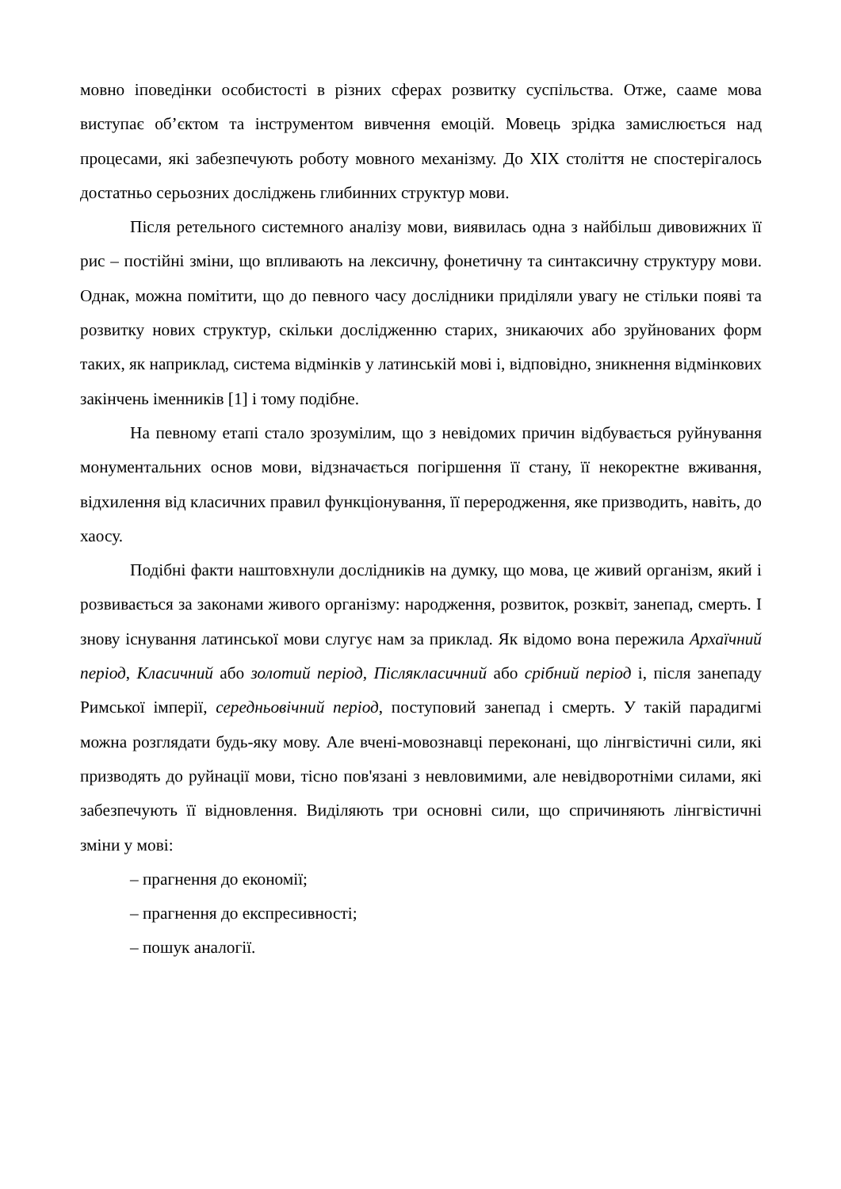мовно іповедінки особистості в різних сферах розвитку суспільства. Отже, сааме мова виступає об’єктом та інструментом вивчення емоцій. Мовець зрідка замислюється над процесами, які забезпечують роботу мовного механізму. До XIX століття не спостерігалось достатньо серьозних досліджень глибинних структур мови.
Після ретельного системного аналізу мови, виявилась одна з найбільш дивовижних її рис – постійні зміни, що впливають на лексичну, фонетичну та синтаксичну структуру мови. Однак, можна помітити, що до певного часу дослідники приділяли увагу не стільки появі та розвитку нових структур, скільки дослідженню старих, зникаючих або зруйнованих форм таких, як наприклад, система відмінків у латинській мові і, відповідно, зникнення відмінкових закінчень іменників [1] і тому подібне.
На певному етапі стало зрозумілим, що з невідомих причин відбувається руйнування монументальних основ мови, відзначається погіршення її стану, її некоректне вживання, відхилення від класичних правил функціонування, її переродження, яке призводить, навіть, до хаосу.
Подібні факти наштовхнули дослідників на думку, що мова, це живий організм, який і розвивається за законами живого організму: народження, розвиток, розквіт, занепад, смерть. І знову існування латинської мови слугує нам за приклад. Як відомо вона пережила Архаїчний період, Класичний або золотий період, Післякласичний або срібний період і, після занепаду Римської імперії, середньовічний період, поступовий занепад і смерть. У такій парадигмі можна розглядати будь-яку мову. Але вчені-мовознавці переконані, що лінгвістичні сили, які призводять до руйнації мови, тісно пов'язані з невловимими, але невідворотніми силами, які забезпечують її відновлення. Виділяють три основні сили, що спричиняють лінгвістичні зміни у мові:
– прагнення до економії;
– прагнення до експресивності;
– пошук аналогії.